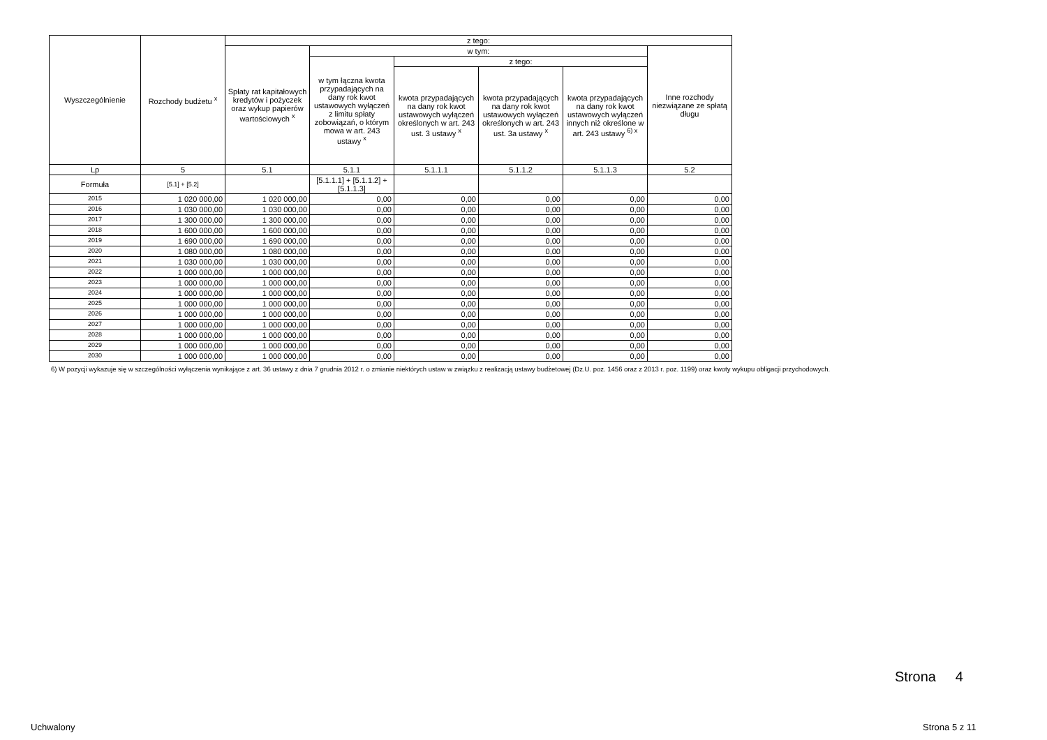| Wyszczególnienie | Rozchody budżetu <sup>x</sup> | z tego: | | | | | |
| --- | --- | --- | --- | --- | --- | --- | --- |
| | | Spłaty rat kapitałowych kredytów i pożyczek oraz wykup papierów wartościowych <sup>x</sup> | w tym: | | | | Inne rozchody niezwiązane ze spłatą długu |
| | | | w tym łączna kwota przypadających na dany rok kwot ustawowych wyłączeń z limitu spłaty zobowiązań, o którym mowa w art. 243 ustawy <sup>x</sup> | z tego: | | | |
| | | | | kwota przypadających na dany rok kwot ustawowych wyłączeń określonych w art. 243 ust. 3 ustawy <sup>x</sup> | kwota przypadających na dany rok kwot ustawowych wyłączeń określonych w art. 243 ust. 3a ustawy <sup>x</sup> | kwota przypadających na dany rok kwot ustawowych wyłączeń innych niż określone w art. 243 ustawy <sup>6) x</sup> | |
| Lp | 5 | 5.1 | 5.1.1 | 5.1.1.1 | 5.1.1.2 | 5.1.1.3 | 5.2 |
| Formuła | [5.1] + [5.2] | | [5.1.1.1] + [5.1.1.2] + [5.1.1.3] | | | | |
| 2015 | 1 020 000,00 | 1 020 000,00 | 0,00 | 0,00 | 0,00 | 0,00 | 0,00 |
| 2016 | 1 030 000,00 | 1 030 000,00 | 0,00 | 0,00 | 0,00 | 0,00 | 0,00 |
| 2017 | 1 300 000,00 | 1 300 000,00 | 0,00 | 0,00 | 0,00 | 0,00 | 0,00 |
| 2018 | 1 600 000,00 | 1 600 000,00 | 0,00 | 0,00 | 0,00 | 0,00 | 0,00 |
| 2019 | 1 690 000,00 | 1 690 000,00 | 0,00 | 0,00 | 0,00 | 0,00 | 0,00 |
| 2020 | 1 080 000,00 | 1 080 000,00 | 0,00 | 0,00 | 0,00 | 0,00 | 0,00 |
| 2021 | 1 030 000,00 | 1 030 000,00 | 0,00 | 0,00 | 0,00 | 0,00 | 0,00 |
| 2022 | 1 000 000,00 | 1 000 000,00 | 0,00 | 0,00 | 0,00 | 0,00 | 0,00 |
| 2023 | 1 000 000,00 | 1 000 000,00 | 0,00 | 0,00 | 0,00 | 0,00 | 0,00 |
| 2024 | 1 000 000,00 | 1 000 000,00 | 0,00 | 0,00 | 0,00 | 0,00 | 0,00 |
| 2025 | 1 000 000,00 | 1 000 000,00 | 0,00 | 0,00 | 0,00 | 0,00 | 0,00 |
| 2026 | 1 000 000,00 | 1 000 000,00 | 0,00 | 0,00 | 0,00 | 0,00 | 0,00 |
| 2027 | 1 000 000,00 | 1 000 000,00 | 0,00 | 0,00 | 0,00 | 0,00 | 0,00 |
| 2028 | 1 000 000,00 | 1 000 000,00 | 0,00 | 0,00 | 0,00 | 0,00 | 0,00 |
| 2029 | 1 000 000,00 | 1 000 000,00 | 0,00 | 0,00 | 0,00 | 0,00 | 0,00 |
| 2030 | 1 000 000,00 | 1 000 000,00 | 0,00 | 0,00 | 0,00 | 0,00 | 0,00 |
6) W pozycji wykazuje się w szczególności wyłączenia wynikające z art. 36 ustawy z dnia 7 grudnia 2012 r. o zmianie niektórych ustaw w związku z realizacją ustawy budżetowej (Dz.U. poz. 1456 oraz z 2013 r. poz. 1199) oraz kwoty wykupu obligacji przychodowych.
Strona 4
Uchwalony Strona 5 z 11